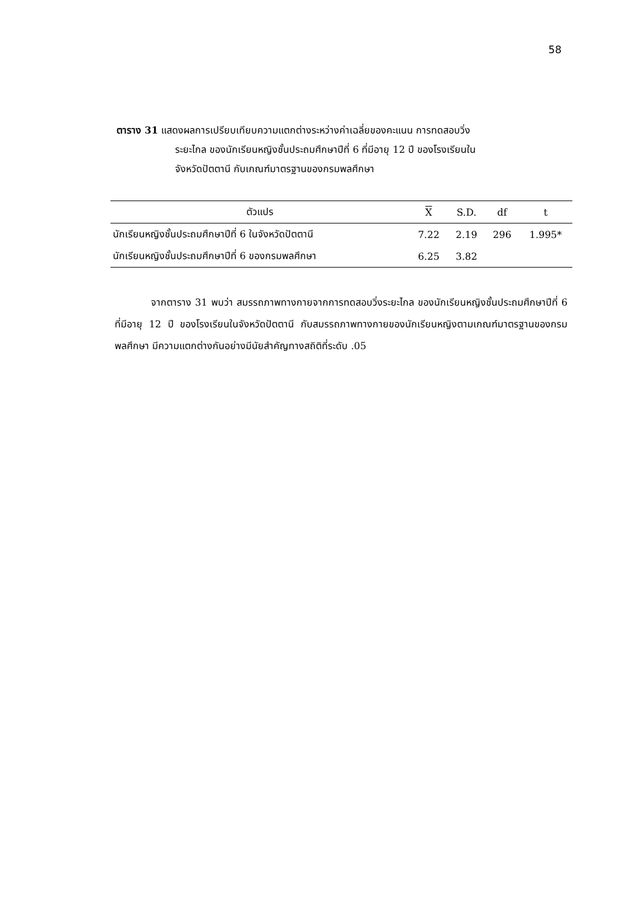58
ตาราง 31 แสดงผลการเปรียบเทียบความแตกต่างระหว่างค่าเฉลี่ยของคะแนน การทดสอบวิ่ง
ระยะไกล ของนักเรียนหญิงชั้นประถมศึกษาปีที่ 6 ที่มีอายุ 12 ปี ของโรงเรียนใน
จังหวัดปัตตานี กับเกณฑ์มาตรฐานของกรมพลศึกษา
| ตัวแปร | X | S.D. | df | t |
| --- | --- | --- | --- | --- |
| นักเรียนหญิงชั้นประถมศึกษาปีที่ 6 ในจังหวัดปัตตานี | 7.22 | 2.19 | 296 | 1.995* |
| นักเรียนหญิงชั้นประถมศึกษาปีที่ 6 ของกรมพลศึกษา | 6.25 | 3.82 | | |
จากตาราง 31 พบว่า สมรรถภาพทางกายจากการทดสอบวิ่งระยะไกล ของนักเรียนหญิงชั้นประถมศึกษาปีที่ 6 ที่มีอายุ 12 ปี ของโรงเรียนในจังหวัดปัตตานี กับสมรรถภาพทางกายของนักเรียนหญิงตามเกณฑ์มาตรฐานของกรมพลศึกษา มีความแตกต่างกันอย่างมีนัยสำคัญทางสถิติที่ระดับ .05